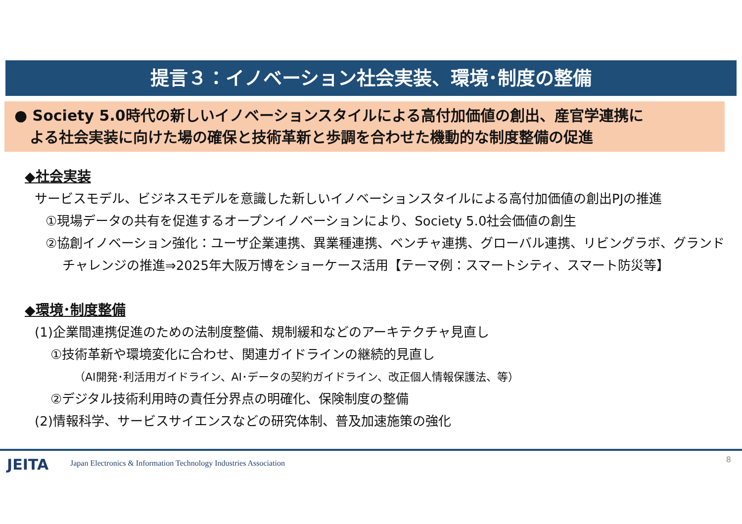提言３：イノベーション社会実装、環境･制度の整備
● Society 5.0時代の新しいイノベーションスタイルによる高付加価値の創出、産官学連携に
よる社会実装に向けた場の確保と技術革新と歩調を合わせた機動的な制度整備の促進
◆社会実装
サービスモデル、ビジネスモデルを意識した新しいイノベーションスタイルによる高付加価値の創出PJの推進
①現場データの共有を促進するオープンイノベーションにより、Society 5.0社会価値の創生
②協創イノベーション強化：ユーザ企業連携、異業種連携、ベンチャ連携、グローバル連携、リビングラボ、グランド
チャレンジの推進⇒2025年大阪万博をショーケース活用【テーマ例：スマートシティ、スマート防災等】
◆環境･制度整備
(1)企業間連携促進のための法制度整備、規制緩和などのアーキテクチャ見直し
①技術革新や環境変化に合わせ、関連ガイドラインの継続的見直し
（AI開発･利活用ガイドライン、AI･データの契約ガイドライン、改正個人情報保護法、等）
②デジタル技術利用時の責任分界点の明確化、保険制度の整備
(2)情報科学、サービスサイエンスなどの研究体制、普及加速施策の強化
JEITA Japan Electronics & Information Technology Industries Association 8